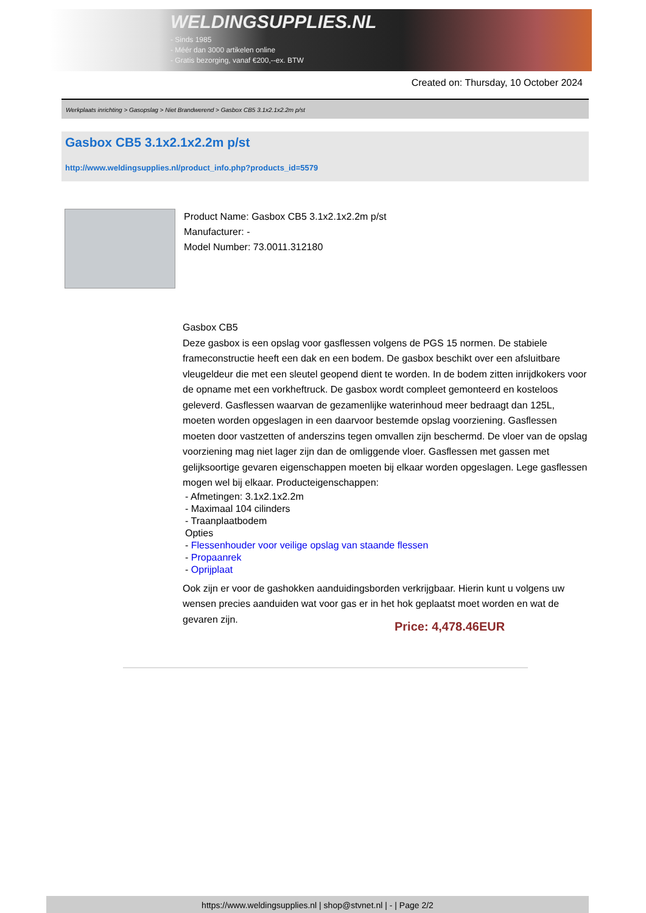WELDINGSUPPLIES.NL
- Sinds 1985
- Méér dan 3000 artikelen online
- Gratis bezorging, vanaf €200,--ex. BTW
Created on: Thursday, 10 October 2024
Werkplaats inrichting > Gasopslag > Niet Brandwerend > Gasbox CB5 3.1x2.1x2.2m p/st
Gasbox CB5 3.1x2.1x2.2m p/st
http://www.weldingsupplies.nl/product_info.php?products_id=5579
Product Name: Gasbox CB5 3.1x2.1x2.2m p/st
Manufacturer: -
Model Number: 73.0011.312180
Gasbox CB5
Deze gasbox is een opslag voor gasflessen volgens de PGS 15 normen. De stabiele frameconstructie heeft een dak en een bodem. De gasbox beschikt over een afsluitbare vleugeldeur die met een sleutel geopend dient te worden. In de bodem zitten inrijdkokers voor de opname met een vorkheftruck. De gasbox wordt compleet gemonteerd en kosteloos geleverd. Gasflessen waarvan de gezamenlijke waterinhoud meer bedraagt dan 125L, moeten worden opgeslagen in een daarvoor bestemde opslag voorziening. Gasflessen moeten door vastzetten of anderszins tegen omvallen zijn beschermd. De vloer van de opslag voorziening mag niet lager zijn dan de omliggende vloer. Gasflessen met gassen met gelijksoortige gevaren eigenschappen moeten bij elkaar worden opgeslagen. Lege gasflessen mogen wel bij elkaar. Producteigenschappen:
- Afmetingen: 3.1x2.1x2.2m
- Maximaal 104 cilinders
- Traanplaatbodem
Opties
- Flessenhouder voor veilige opslag van staande flessen
- Propaanrek
- Oprijplaat
Ook zijn er voor de gashokken aanduidingsborden verkrijgbaar. Hierin kunt u volgens uw wensen precies aanduiden wat voor gas er in het hok geplaatst moet worden en wat de gevaren zijn.
Price: 4,478.46EUR
https://www.weldingsupplies.nl | shop@stvnet.nl | - | Page 2/2